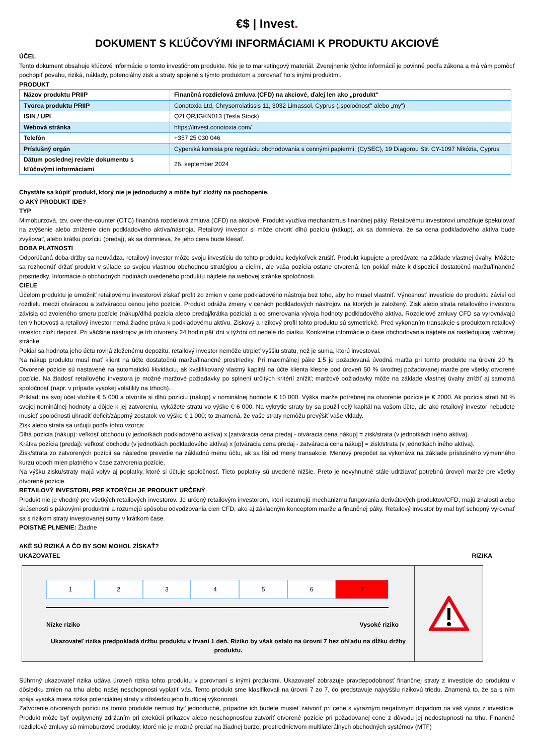€$ | Invest.
DOKUMENT S KĽÚČOVÝMI INFORMÁCIAMI K PRODUKTU AKCIOVÉ
ÚČEL
Tento dokument obsahuje kľúčové informácie o tomto investičnom produkte. Nie je to marketingový materiál. Zverejnenie týchto informácií je povinné podľa zákona a má vám pomôcť pochopiť povahu, riziká, náklady, potenciálny zisk a straty spojené s týmto produktom a porovnať ho s inými produktmi.
PRODUKT
| Názov produktu PRIIP | Finančná rozdielová zmluva (CFD) na akciové, ďalej len ako „produkt“ |
| Tvorca produktu PRIIP | Conotoxia Ltd, Chrysorroiatissis 11, 3032 Limassol, Cyprus („spoločnosť“ alebo „my“) |
| ISIN / UPI | QZLQRJGKN013 (Tesla Stock) |
| Webová stránka | https://invest.conotoxia.com/ |
| Telefón | +357 25 030 046 |
| Príslušný orgán | Cyperská komisia pre reguláciu obchodovania s cennými papiermi, (CySEC), 19 Diagorou Str. CY-1097 Nikózia, Cyprus |
| Dátum poslednej revízie dokumentu s kľúčovými informáciami | 26. september 2024 |
Chystáte sa kúpiť produkt, ktorý nie je jednoduchý a môže byť zložitý na pochopenie.
O AKÝ PRODUKT IDE?
TYP
Mimoburzová, tzv. over-the-counter (OTC) finančná rozdielová zmluva (CFD) na akciové. Produkt využíva mechanizmus finančnej páky. Retailovému investorovi umožňuje špekulovať na zvýšenie alebo zníženie cien podkladového aktíva/nástroja. Retailový investor si môže otvoriť dlhú pozíciu (nákup), ak sa domnieva, že sa cena podkladového aktíva bude zvyšovať, alebo krátku pozíciu (predaj), ak sa domnieva, že jeho cena bude klesať.
DOBA PLATNOSTI
Odporúčaná doba držby sa neuvádza, retailový investor môže svoju investíciu do tohto produktu kedykoľvek zrušiť. Produkt kupujete a predávate na základe vlastnej úvahy. Môžete sa rozhodnúť držať produkt v súlade so svojou vlastnou obchodnou stratégiou a cieľmi, ale vaša pozícia ostane otvorená, len pokiaľ máte k dispozícii dostatočnú maržu/finančné prostriedky. Informácie o obchodných hodinách uvedeného produktu nájdete na webovej stránke spoločnosti.
CIELE
Účelom produktu je umožniť retailovému investorovi získať profit zo zmien v cene podkladového nástroja bez toho, aby ho musel vlastniť. Výnosnosť investície do produktu závisí od rozdielu medzi otváracou a zatváracou cenou jeho pozície. Produkt odráža zmeny v cenách podkladových nástrojov, na ktorých je založený. Zisk alebo strata retailového investora závisia od zvoleného smeru pozície (nákup/dlhá pozícia alebo predaj/krátka pozícia) a od smerovania vývoja hodnoty podkladového aktíva. Rozdielové zmluvy CFD sa vyrovnávajú len v hotovosti a retailový investor nemá žiadne práva k podkladovému aktívu. Ziskový a rizikový profil tohto produktu sú symetrické. Pred vykonaním transakcie s produktom retailový investor zloží depozit. Pri väčšine nástrojov je trh otvorený 24 hodín päť dní v týždni od nedele do piatku. Konkrétne informácie o čase obchodovania nájdete na nasledujúcej webovej stránke.
Pokiaľ sa hodnota jeho účtu rovná zloženému depozitu, retailový investor nemôže utrpieť vyššiu stratu, než je suma, ktorú investoval.
Na nákup produktu musí mať klient na účte dostatočnú maržu/finančné prostriedky. Pri maximálnej páke 1:5 je požadovaná úvodná marža pri tomto produkte na úrovni 20 %. Otvorené pozície sú nastavené na automatickú likvidáciu, ak kvalifikovaný vlastný kapitál na účte klienta klesne pod úroveň 50 % úvodnej požadovanej marže pre všetky otvorené pozície. Na žiadosť retailového investora je možné maržové požiadavky po splnení určitých kritérií znížiť; maržové požiadavky môže na základe vlastnej úvahy znížiť aj samotná spoločnosť (napr. v prípade vysokej volatility na trhoch).
Príklad: na svoj účet vložíte € 5 000 a otvoríte si dlhú pozíciu (nákup) v nominálnej hodnote € 10 000. Výška marže potrebnej na otvorenie pozície je € 2000. Ak pozícia stratí 60 % svojej nominálnej hodnoty a dôjde k jej zatvoreniu, vykážete stratu vo výške € 6 000. Na vykrytie straty by sa použil celý kapitál na vašom účte, ale ako retailový investor nebudete musieť spoločnosti uhradiť deficit/záporný zostatok vo výške € 1 000; to znamená, že vaše straty nemôžu prevýšiť vaše vklady.
Zisk alebo strata sa určujú podľa tohto vzorca:
Dlhá pozícia (nákup): veľkosť obchodu (v jednotkách podkladového aktíva) x [zatváracia cena predaj - otváracia cena nákup] = zisk/strata (v jednotkách iného aktíva).
Krátka pozícia (predaj): veľkosť obchodu (v jednotkách podkladového aktíva) x [otváracia cena predaj - zatváracia cena nákup] = zisk/strata (v jednotkách iného aktíva).
Zisk/strata zo zatvorených pozícií sa následne prevedie na základnú menu účtu, ak sa líši od meny transakcie. Menový prepočet sa vykonáva na základe príslušného výmenného kurzu oboch mien platného v čase zatvorenia pozície.
Na výšku zisku/straty majú vplyv aj poplatky, ktoré si účtuje spoločnosť. Tieto poplatky sú uvedené nižšie. Preto je nevyhnutné stále udržiavať potrebnú úroveň marže pre všetky otvorené pozície.
RETAILOVÝ INVESTORI, PRE KTORÝCH JE PRODUKT URČENÝ
Produkt nie je vhodný pre všetkých retailových investorov. Je určený retailovým investorom, ktorí rozumejú mechanizmu fungovania derivátových produktov/CFD, majú znalosti alebo skúsenosti s pákovými produktmi a rozumejú spôsobu odvodzovania cien CFD, ako aj základným konceptom marže a finančnej páky. Retailový investor by mal byť schopný vyrovnať sa s rizikom straty investovanej sumy v krátkom čase.
POISTNÉ PLNENIE: Žiadne
AKÉ SÚ RIZIKÁ A ČO BY SOM MOHOL ZÍSKAŤ?
UKAZOVATEĽ RIZIKA
1 2 3 4 5 6 7
Nízke riziko Vysoké riziko
Ukazovateľ rizika predpokladá držbu produktu v trvaní 1 deň. Riziko by však ostalo na úrovni 7 bez ohľadu na dĺžku držby produktu.
Súhrnný ukazovateľ rizika udáva úroveň rizika tohto produktu v porovnaní s inými produktmi. Ukazovateľ zobrazuje pravdepodobnosť finančnej straty z investície do produktu v dôsledku zmien na trhu alebo našej neschopnosti vyplatiť vás. Tento produkt sme klasifikovali na úrovni 7 zo 7, čo predstavuje najvyššiu rizikovú triedu. Znamená to, že sa s ním spája vysoká miera rizika potenciálnej straty v dôsledku jeho budúcej výkonnosti.
Zatvorenie otvorených pozícii na tomto produkte nemusí byť jednoduché, prípadne ich budete musieť zatvoriť pri cene s výrazným negatívnym dopadom na váš výnos z investície. Produkt môže byť ovplyvnený zdržaním pri exekúcii príkazov alebo neschopnosťou zatvoriť otvorené pozície pri požadovanej cene z dôvodu jej nedostupnosti na trhu. Finančné rozdielové zmluvy sú mimoburzové produkty, ktoré nie je možné predať na žiadnej burze, prostredníctvom multilaterálnych obchodných systémov (MTF)